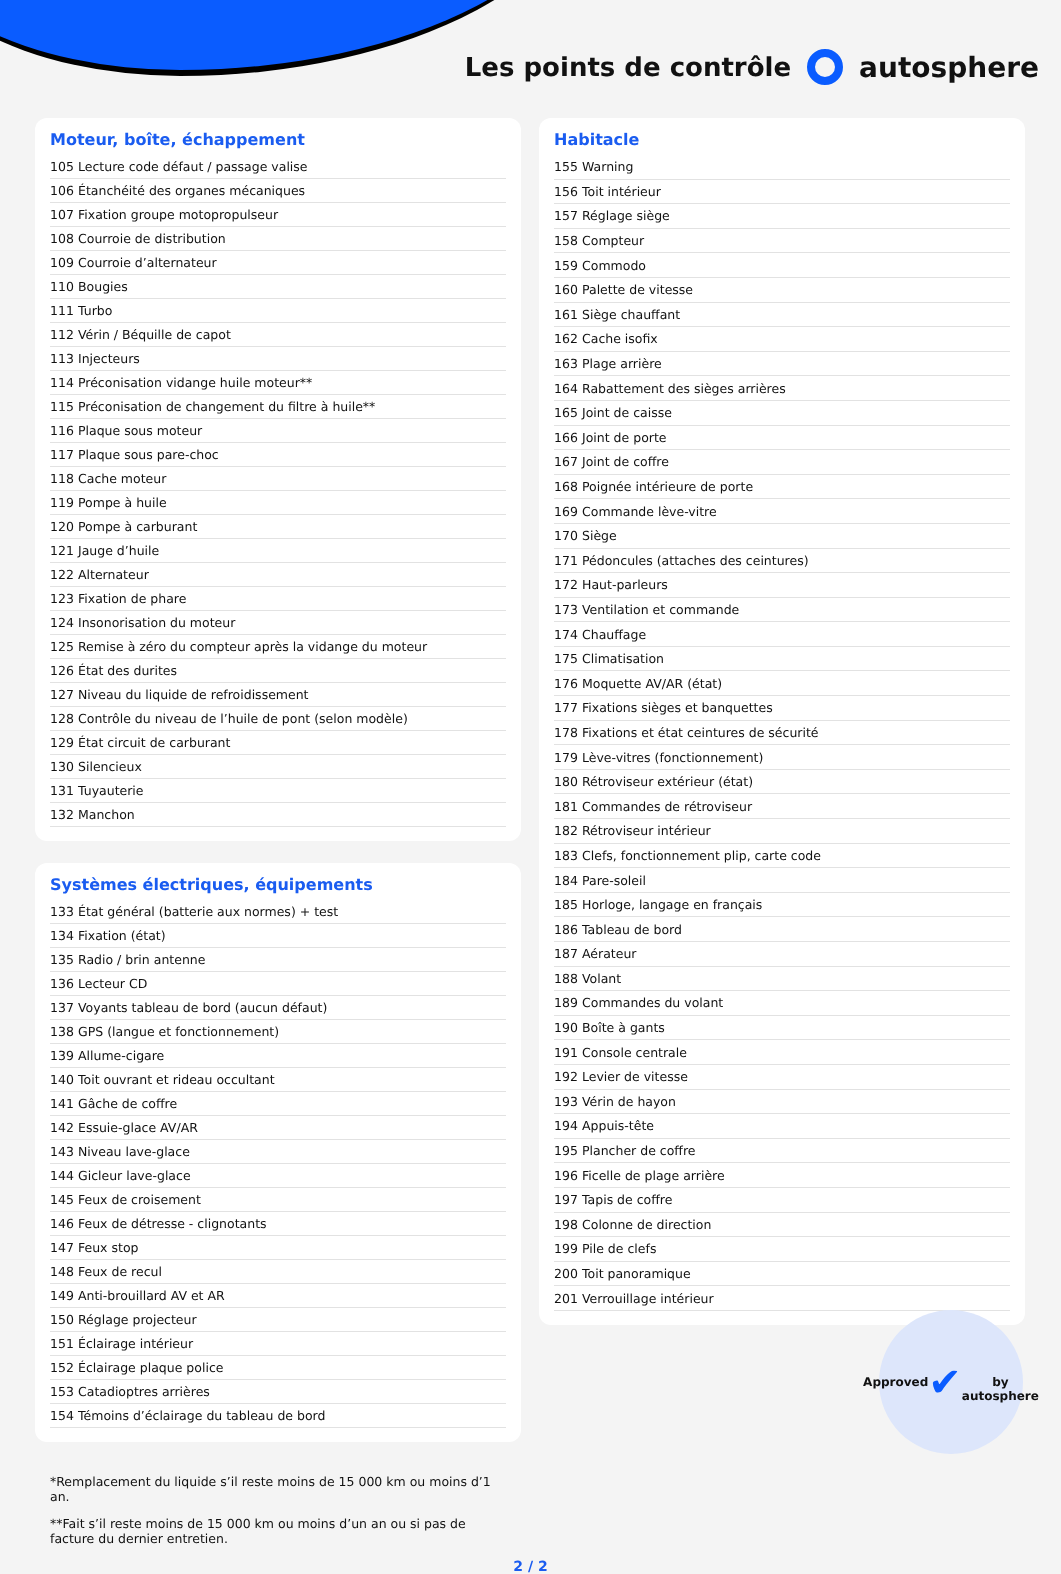Les points de contrôle autosphere
Moteur, boîte, échappement
| 105 | Lecture code défaut / passage valise |
| 106 | Étanchéité des organes mécaniques |
| 107 | Fixation groupe motopropulseur |
| 108 | Courroie de distribution |
| 109 | Courroie d’alternateur |
| 110 | Bougies |
| 111 | Turbo |
| 112 | Vérin / Béquille de capot |
| 113 | Injecteurs |
| 114 | Préconisation vidange huile moteur** |
| 115 | Préconisation de changement du filtre à huile** |
| 116 | Plaque sous moteur |
| 117 | Plaque sous pare-choc |
| 118 | Cache moteur |
| 119 | Pompe à huile |
| 120 | Pompe à carburant |
| 121 | Jauge d’huile |
| 122 | Alternateur |
| 123 | Fixation de phare |
| 124 | Insonorisation du moteur |
| 125 | Remise à zéro du compteur après la vidange du moteur |
| 126 | État des durites |
| 127 | Niveau du liquide de refroidissement |
| 128 | Contrôle du niveau de l’huile de pont (selon modèle) |
| 129 | État circuit de carburant |
| 130 | Silencieux |
| 131 | Tuyauterie |
| 132 | Manchon |
Systèmes électriques, équipements
| 133 | État général (batterie aux normes) + test |
| 134 | Fixation (état) |
| 135 | Radio / brin antenne |
| 136 | Lecteur CD |
| 137 | Voyants tableau de bord (aucun défaut) |
| 138 | GPS (langue et fonctionnement) |
| 139 | Allume-cigare |
| 140 | Toit ouvrant et rideau occultant |
| 141 | Gâche de coffre |
| 142 | Essuie-glace AV/AR |
| 143 | Niveau lave-glace |
| 144 | Gicleur lave-glace |
| 145 | Feux de croisement |
| 146 | Feux de détresse - clignotants |
| 147 | Feux stop |
| 148 | Feux de recul |
| 149 | Anti-brouillard AV et AR |
| 150 | Réglage projecteur |
| 151 | Éclairage intérieur |
| 152 | Éclairage plaque police |
| 153 | Catadioptres arrières |
| 154 | Témoins d’éclairage du tableau de bord |
Habitacle
| 155 | Warning |
| 156 | Toit intérieur |
| 157 | Réglage siège |
| 158 | Compteur |
| 159 | Commodo |
| 160 | Palette de vitesse |
| 161 | Siège chauffant |
| 162 | Cache isofix |
| 163 | Plage arrière |
| 164 | Rabattement des sièges arrières |
| 165 | Joint de caisse |
| 166 | Joint de porte |
| 167 | Joint de coffre |
| 168 | Poignée intérieure de porte |
| 169 | Commande lève-vitre |
| 170 | Siège |
| 171 | Pédoncules (attaches des ceintures) |
| 172 | Haut-parleurs |
| 173 | Ventilation et commande |
| 174 | Chauffage |
| 175 | Climatisation |
| 176 | Moquette AV/AR (état) |
| 177 | Fixations sièges et banquettes |
| 178 | Fixations et état ceintures de sécurité |
| 179 | Lève-vitres (fonctionnement) |
| 180 | Rétroviseur extérieur (état) |
| 181 | Commandes de rétroviseur |
| 182 | Rétroviseur intérieur |
| 183 | Clefs, fonctionnement plip, carte code |
| 184 | Pare-soleil |
| 185 | Horloge, langage en français |
| 186 | Tableau de bord |
| 187 | Aérateur |
| 188 | Volant |
| 189 | Commandes du volant |
| 190 | Boîte à gants |
| 191 | Console centrale |
| 192 | Levier de vitesse |
| 193 | Vérin de hayon |
| 194 | Appuis-tête |
| 195 | Plancher de coffre |
| 196 | Ficelle de plage arrière |
| 197 | Tapis de coffre |
| 198 | Colonne de direction |
| 199 | Pile de clefs |
| 200 | Toit panoramique |
| 201 | Verrouillage intérieur |
*Remplacement du liquide s’il reste moins de 15 000 km ou moins d’1 an.
**Fait s’il reste moins de 15 000 km ou moins d’un an ou si pas de facture du dernier entretien.
2 / 2
Approved
✔
by autosphere